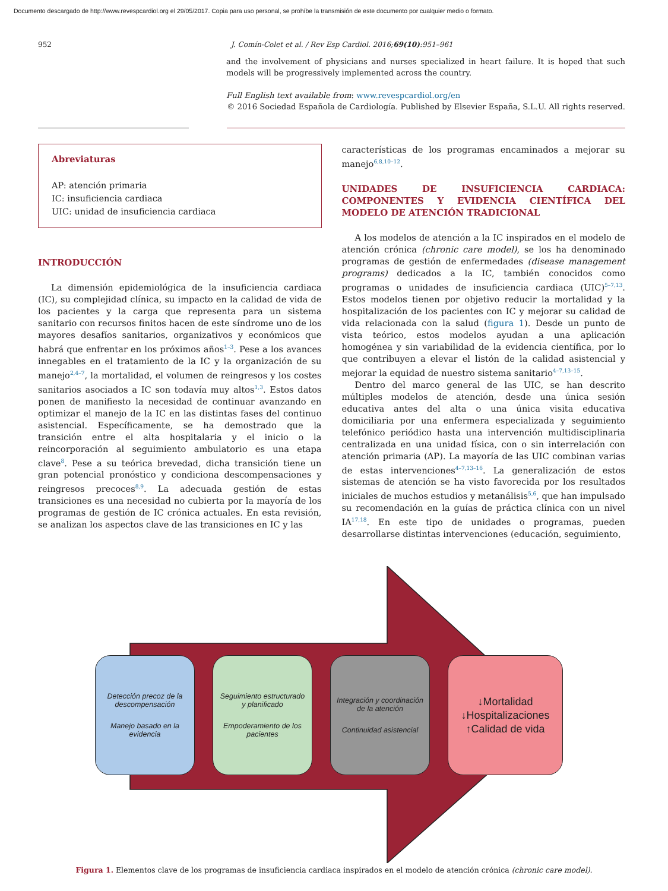Documento descargado de http://www.revespcardiol.org el 29/05/2017. Copia para uso personal, se prohíbe la transmisión de este documento por cualquier medio o formato.
952 J. Comín-Colet et al. / Rev Esp Cardiol. 2016;69(10):951–961
and the involvement of physicians and nurses specialized in heart failure. It is hoped that such models will be progressively implemented across the country.
Full English text available from: www.revespcardiol.org/en
© 2016 Sociedad Española de Cardiología. Published by Elsevier España, S.L.U. All rights reserved.
Abreviaturas
AP: atención primaria
IC: insuficiencia cardiaca
UIC: unidad de insuficiencia cardiaca
INTRODUCCIÓN
La dimensión epidemiológica de la insuficiencia cardiaca (IC), su complejidad clínica, su impacto en la calidad de vida de los pacientes y la carga que representa para un sistema sanitario con recursos finitos hacen de este síndrome uno de los mayores desafíos sanitarios, organizativos y económicos que habrá que enfrentar en los próximos años<sup>1–3</sup>. Pese a los avances innegables en el tratamiento de la IC y la organización de su manejo<sup>2,4–7</sup>, la mortalidad, el volumen de reingresos y los costes sanitarios asociados a IC son todavía muy altos<sup>1,3</sup>. Estos datos ponen de manifiesto la necesidad de continuar avanzando en optimizar el manejo de la IC en las distintas fases del continuo asistencial. Específicamente, se ha demostrado que la transición entre el alta hospitalaria y el inicio o la reincorporación al seguimiento ambulatorio es una etapa clave<sup>8</sup>. Pese a su teórica brevedad, dicha transición tiene un gran potencial pronóstico y condiciona descompensaciones y reingresos precoces<sup>8,9</sup>. La adecuada gestión de estas transiciones es una necesidad no cubierta por la mayoría de los programas de gestión de IC crónica actuales. En esta revisión, se analizan los aspectos clave de las transiciones en IC y las
características de los programas encaminados a mejorar su manejo<sup>6,8,10–12</sup>.
UNIDADES DE INSUFICIENCIA CARDIACA: COMPONENTES Y EVIDENCIA CIENTÍFICA DEL MODELO DE ATENCIÓN TRADICIONAL
A los modelos de atención a la IC inspirados en el modelo de atención crónica (chronic care model), se los ha denominado programas de gestión de enfermedades (disease management programs) dedicados a la IC, también conocidos como programas o unidades de insuficiencia cardiaca (UIC)<sup>5–7,13</sup>. Estos modelos tienen por objetivo reducir la mortalidad y la hospitalización de los pacientes con IC y mejorar su calidad de vida relacionada con la salud (figura 1). Desde un punto de vista teórico, estos modelos ayudan a una aplicación homogénea y sin variabilidad de la evidencia científica, por lo que contribuyen a elevar el listón de la calidad asistencial y mejorar la equidad de nuestro sistema sanitario<sup>4–7,13–15</sup>.
Dentro del marco general de las UIC, se han descrito múltiples modelos de atención, desde una única sesión educativa antes del alta o una única visita educativa domiciliaria por una enfermera especializada y seguimiento telefónico periódico hasta una intervención multidisciplinaria centralizada en una unidad física, con o sin interrelación con atención primaria (AP). La mayoría de las UIC combinan varias de estas intervenciones<sup>4–7,13–16</sup>. La generalización de estos sistemas de atención se ha visto favorecida por los resultados iniciales de muchos estudios y metanálisis<sup>5,6</sup>, que han impulsado su recomendación en la guías de práctica clínica con un nivel IA<sup>17,18</sup>. En este tipo de unidades o programas, pueden desarrollarse distintas intervenciones (educación, seguimiento,
Detección precoz de la descompensación
Manejo basado en la evidencia
Seguimiento estructurado y planificado
Empoderamiento de los pacientes
Integración y coordinación de la atención
Continuidad asistencial
↓Mortalidad
↓Hospitalizaciones
↑Calidad de vida
Figura 1. Elementos clave de los programas de insuficiencia cardiaca inspirados en el modelo de atención crónica (chronic care model).